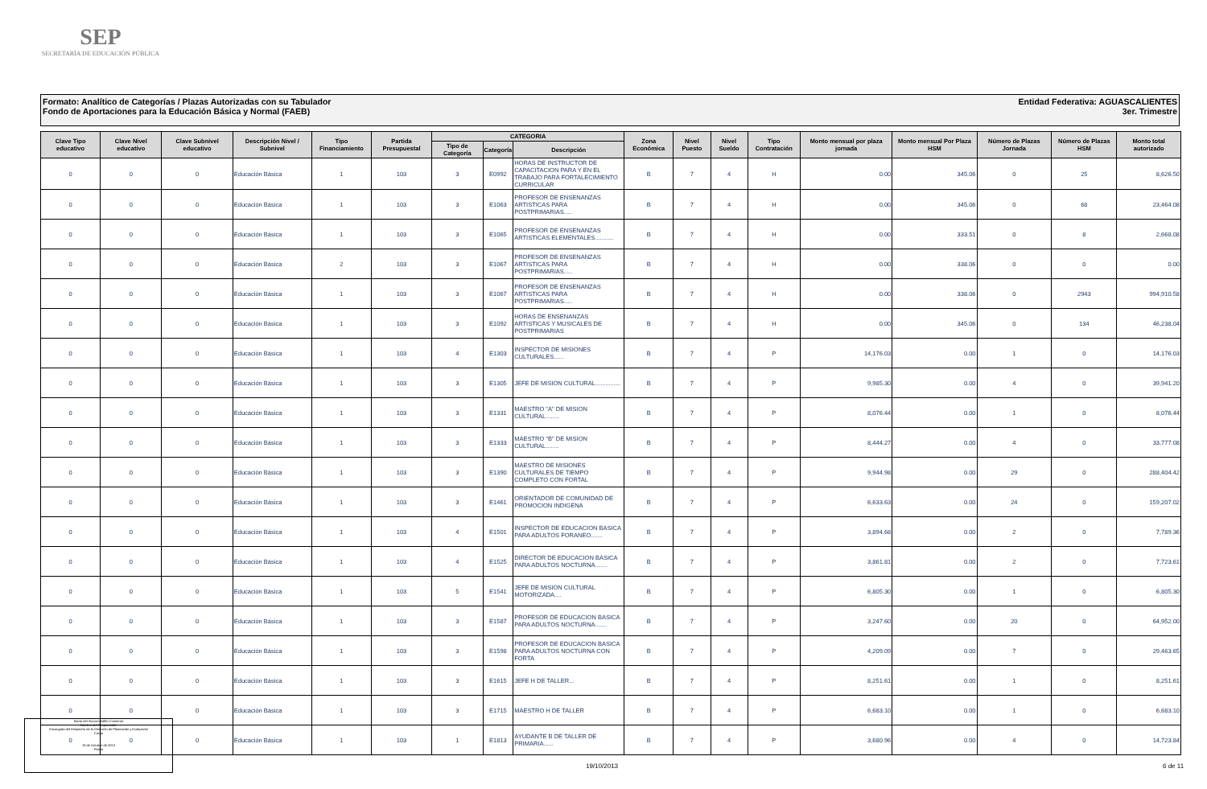SEP
SECRETARÍA DE EDUCACIÓN PÚBLICA
Entidad Federativa: AGUASCALIENTES
3er. Trimestre
Formato: Analítico de Categorías / Plazas Autorizadas con su Tabulador
Fondo de Aportaciones para la Educación Básica y Normal (FAEB)
| Clave Tipo educativo | Clave Nivel educativo | Clave Subnivel educativo | Descripción Nivel / Subnivel | Tipo Financiamiento | Partida Presupuestal | CATEGORIA | | | Zona Económica | Nivel Puesto | Nivel Sueldo | Tipo Contratación | Monto mensual por plaza jornada | Monto mensual Por Plaza HSM | Número de Plazas Jornada | Número de Plazas HSM | Monto total autorizado |
| --- | --- | --- | --- | --- | --- | --- | --- | --- | --- | --- | --- | --- | --- | --- | --- | --- | --- |
| | | | | | | Tipo de Categoría | Categoría | Descripción | | | | | | | | | |
| 0 | 0 | 0 | Educación Básica | 1 | 103 | 3 | E0992 | HORAS DE INSTRUCTOR DE CAPACITACION PARA Y EN EL TRABAJO PARA FORTALECIMIENTO CURRICULAR | B | 7 | 4 | H | 0.00 | 345.06 | 0 | 25 | 8,626.50 |
| 0 | 0 | 0 | Educación Básica | 1 | 103 | 3 | E1063 | PROFESOR DE ENSENANZAS ARTISTICAS PARA POSTPRIMARIAS..... | B | 7 | 4 | H | 0.00 | 345.06 | 0 | 68 | 23,464.08 |
| 0 | 0 | 0 | Educación Básica | 1 | 103 | 3 | E1065 | PROFESOR DE ENSENANZAS ARTISTICAS ELEMENTALES........... | B | 7 | 4 | H | 0.00 | 333.51 | 0 | 8 | 2,668.08 |
| 0 | 0 | 0 | Educación Básica | 2 | 103 | 3 | E1067 | PROFESOR DE ENSENANZAS ARTISTICAS PARA POSTPRIMARIAS..... | B | 7 | 4 | H | 0.00 | 338.06 | 0 | 0 | 0.00 |
| 0 | 0 | 0 | Educación Básica | 1 | 103 | 3 | E1067 | PROFESOR DE ENSENANZAS ARTISTICAS PARA POSTPRIMARIAS..... | B | 7 | 4 | H | 0.00 | 338.06 | 0 | 2943 | 994,910.58 |
| 0 | 0 | 0 | Educación Básica | 1 | 103 | 3 | E1092 | HORAS DE ENSENANZAS ARTISTICAS Y MUSICALES DE POSTPRIMARIAS | B | 7 | 4 | H | 0.00 | 345.06 | 0 | 134 | 46,238.04 |
| 0 | 0 | 0 | Educación Básica | 1 | 103 | 4 | E1303 | INSPECTOR DE MISIONES CULTURALES...... | B | 7 | 4 | P | 14,176.03 | 0.00 | 1 | 0 | 14,176.03 |
| 0 | 0 | 0 | Educación Básica | 1 | 103 | 3 | E1305 | JEFE DE MISION CULTURAL............... | B | 7 | 4 | P | 9,985.30 | 0.00 | 4 | 0 | 39,941.20 |
| 0 | 0 | 0 | Educación Básica | 1 | 103 | 3 | E1331 | MAESTRO "A" DE MISION CULTURAL........ | B | 7 | 4 | P | 8,076.44 | 0.00 | 1 | 0 | 8,076.44 |
| 0 | 0 | 0 | Educación Básica | 1 | 103 | 3 | E1333 | MAESTRO "B" DE MISION CULTURAL........ | B | 7 | 4 | P | 8,444.27 | 0.00 | 4 | 0 | 33,777.08 |
| 0 | 0 | 0 | Educación Básica | 1 | 103 | 3 | E1390 | MAESTRO DE MISIONES CULTURALES DE TIEMPO COMPLETO CON FORTAL | B | 7 | 4 | P | 9,944.98 | 0.00 | 29 | 0 | 288,404.42 |
| 0 | 0 | 0 | Educación Básica | 1 | 103 | 3 | E1461 | ORIENTADOR DE COMUNIDAD DE PROMOCION INDIGENA | B | 7 | 4 | P | 6,633.63 | 0.00 | 24 | 0 | 159,207.02 |
| 0 | 0 | 0 | Educación Básica | 1 | 103 | 4 | E1501 | INSPECTOR DE EDUCACION BASICA PARA ADULTOS FORANEO....... | B | 7 | 4 | P | 3,894.68 | 0.00 | 2 | 0 | 7,789.36 |
| 0 | 0 | 0 | Educación Básica | 1 | 103 | 4 | E1525 | DIRECTOR DE EDUCACION BASICA PARA ADULTOS NOCTURNA....... | B | 7 | 4 | P | 3,861.81 | 0.00 | 2 | 0 | 7,723.61 |
| 0 | 0 | 0 | Educación Básica | 1 | 103 | 5 | E1541 | JEFE DE MISION CULTURAL MOTORIZADA.... | B | 7 | 4 | P | 6,805.30 | 0.00 | 1 | 0 | 6,805.30 |
| 0 | 0 | 0 | Educación Básica | 1 | 103 | 3 | E1587 | PROFESOR DE EDUCACION BASICA PARA ADULTOS NOCTURNA....... | B | 7 | 4 | P | 3,247.60 | 0.00 | 20 | 0 | 64,952.00 |
| 0 | 0 | 0 | Educación Básica | 1 | 103 | 3 | E1598 | PROFESOR DE EDUCACION BASICA PARA ADULTOS NOCTURNA CON FORTA | B | 7 | 4 | P | 4,209.09 | 0.00 | 7 | 0 | 29,463.65 |
| 0 | 0 | 0 | Educación Básica | 1 | 103 | 3 | E1615 | JEFE H DE TALLER... | B | 7 | 4 | P | 8,251.61 | 0.00 | 1 | 0 | 8,251.61 |
| 0 | 0 | 0 | Educación Básica | 1 | 103 | 3 | E1715 | MAESTRO H DE TALLER | B | 7 | 4 | P | 6,683.10 | 0.00 | 1 | 0 | 6,683.10 |
| 0 | 0 | 0 | Educación Básica | 1 | 103 | 1 | E1813 | AYUDANTE B DE TALLER DE PRIMARIA...... | B | 7 | 4 | P | 3,680.96 | 0.00 | 4 | 0 | 14,723.84 |
María del Socorro Vallín Contreras
Nombre del Responsable
Encargada del Despacho de la Dirección de Planeación y Evaluación
Cargo
18 de Octubre de 2013
Fecha
19/10/2013 6 de 11